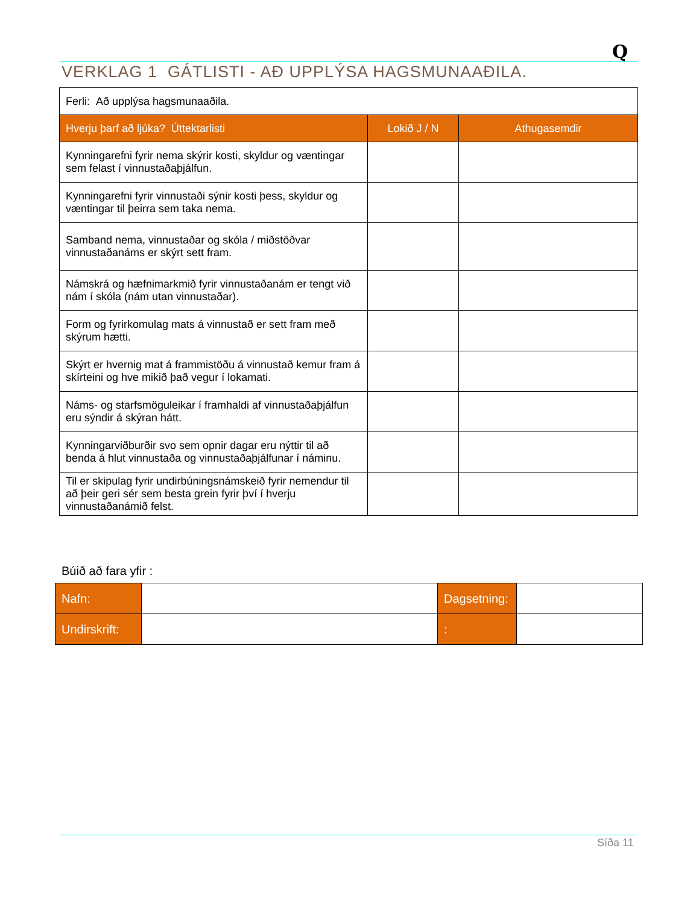Q
VERKLAG 1 GÁTLISTI - AÐ UPPLÝSA HAGSMUNAAÐILA.
| Ferli: Að upplýsa hagsmunaaðila. | | |
| Hverju þarf að ljúka? Úttektarlisti | Lokið J / N | Athugasemdir |
| Kynningarefni fyrir nema skýrir kosti, skyldur og væntingar sem felast í vinnustaðaþjálfun. | | |
| Kynningarefni fyrir vinnustaði sýnir kosti þess, skyldur og væntingar til þeirra sem taka nema. | | |
| Samband nema, vinnustaðar og skóla / miðstöðvar vinnustaðanáms er skýrt sett fram. | | |
| Námskrá og hæfnimarkmið fyrir vinnustaðanám er tengt við nám í skóla (nám utan vinnustaðar). | | |
| Form og fyrirkomulag mats á vinnustað er sett fram með skýrum hætti. | | |
| Skýrt er hvernig mat á frammistöðu á vinnustað kemur fram á skírteini og hve mikið það vegur í lokamati. | | |
| Náms- og starfsmöguleikar í framhaldi af vinnustaðaþjálfun eru sýndir á skýran hátt. | | |
| Kynningarviðburðir svo sem opnir dagar eru nýttir til að benda á hlut vinnustaða og vinnustaðaþjálfunar í náminu. | | |
| Til er skipulag fyrir undirbúningsnámskeið fyrir nemendur til að þeir geri sér sem besta grein fyrir því í hverju vinnustaðanámið felst. | | |
Búið að fara yfir :
| Nafn: | | Dagsetning: | |
| Undirskrift: | | : | |
Síða 11